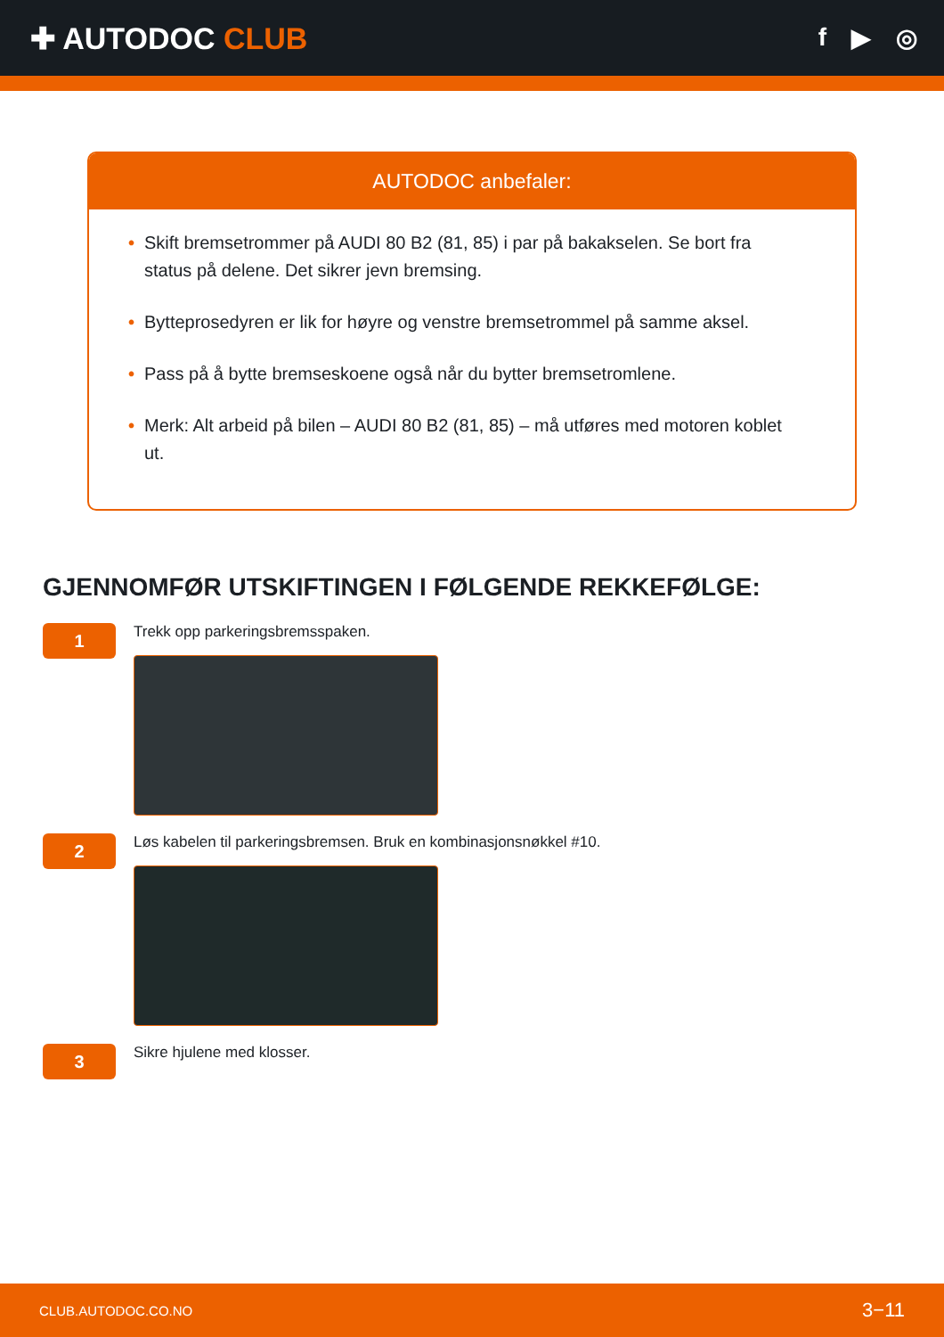✚ AUTODOC CLUB
f ▶ ◎
AUTODOC anbefaler:
• Skift bremsetrommer på AUDI 80 B2 (81, 85) i par på bakakselen. Se bort fra status på delene. Det sikrer jevn bremsing.
• Bytteprosedyren er lik for høyre og venstre bremsetrommel på samme aksel.
• Pass på å bytte bremseskoene også når du bytter bremsetromlene.
• Merk: Alt arbeid på bilen – AUDI 80 B2 (81, 85) – må utføres med motoren koblet ut.
GJENNOMFØR UTSKIFTINGEN I FØLGENDE REKKEFØLGE:
1
Trekk opp parkeringsbremsspaken.
2
Løs kabelen til parkeringsbremsen. Bruk en kombinasjonsnøkkel #10.
3
Sikre hjulene med klosser.
CLUB.AUTODOC.CO.NO 3−11